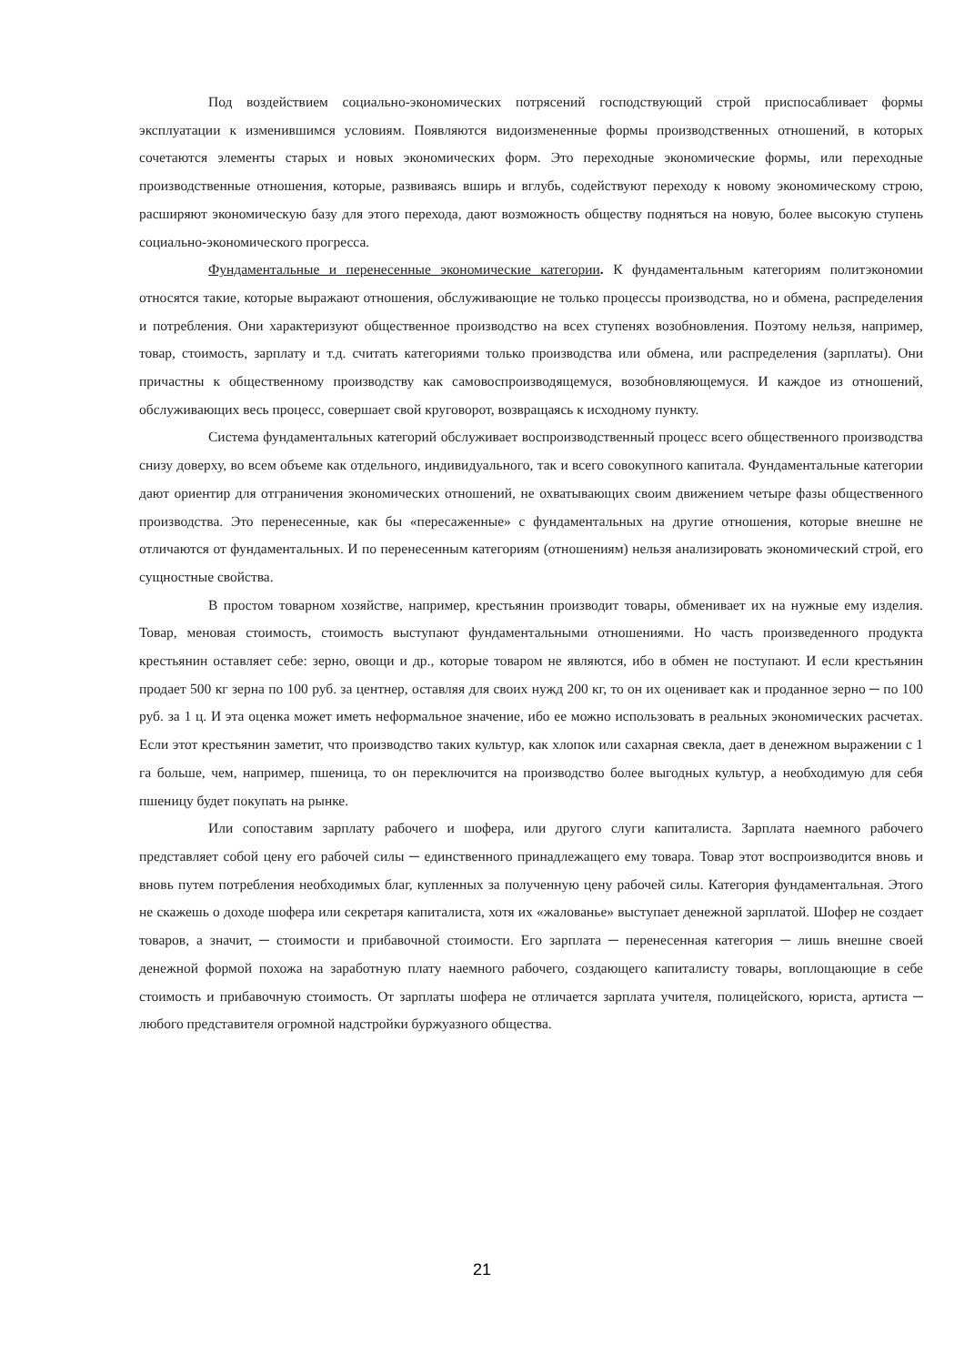Под воздействием социально-экономических потрясений господствующий строй приспосабливает формы эксплуатации к изменившимся условиям. Появляются видоизмененные формы производственных отношений, в которых сочетаются элементы старых и новых экономических форм. Это переходные экономические формы, или переходные производственные отношения, которые, развиваясь вширь и вглубь, содействуют переходу к новому экономическому строю, расширяют экономическую базу для этого перехода, дают возможность обществу подняться на новую, более высокую ступень социально-экономического прогресса.
Фундаментальные и перенесенные экономические категории. К фундаментальным категориям политэкономии относятся такие, которые выражают отношения, обслуживающие не только процессы производства, но и обмена, распределения и потребления. Они характеризуют общественное производство на всех ступенях возобновления. Поэтому нельзя, например, товар, стоимость, зарплату и т.д. считать категориями только производства или обмена, или распределения (зарплаты). Они причастны к общественному производству как самовоспроизводящемуся, возобновляющемуся. И каждое из отношений, обслуживающих весь процесс, совершает свой круговорот, возвращаясь к исходному пункту.
Система фундаментальных категорий обслуживает воспроизводственный процесс всего общественного производства снизу доверху, во всем объеме как отдельного, индивидуального, так и всего совокупного капитала. Фундаментальные категории дают ориентир для отграничения экономических отношений, не охватывающих своим движением четыре фазы общественного производства. Это перенесенные, как бы «пересаженные» с фундаментальных на другие отношения, которые внешне не отличаются от фундаментальных. И по перенесенным категориям (отношениям) нельзя анализировать экономический строй, его сущностные свойства.
В простом товарном хозяйстве, например, крестьянин производит товары, обменивает их на нужные ему изделия. Товар, меновая стоимость, стоимость выступают фундаментальными отношениями. Но часть произведенного продукта крестьянин оставляет себе: зерно, овощи и др., которые товаром не являются, ибо в обмен не поступают. И если крестьянин продает 500 кг зерна по 100 руб. за центнер, оставляя для своих нужд 200 кг, то он их оценивает как и проданное зерно ─ по 100 руб. за 1 ц. И эта оценка может иметь неформальное значение, ибо ее можно использовать в реальных экономических расчетах. Если этот крестьянин заметит, что производство таких культур, как хлопок или сахарная свекла, дает в денежном выражении с 1 га больше, чем, например, пшеница, то он переключится на производство более выгодных культур, а необходимую для себя пшеницу будет покупать на рынке.
Или сопоставим зарплату рабочего и шофера, или другого слуги капиталиста. Зарплата наемного рабочего представляет собой цену его рабочей силы ─ единственного принадлежащего ему товара. Товар этот воспроизводится вновь и вновь путем потребления необходимых благ, купленных за полученную цену рабочей силы. Категория фундаментальная. Этого не скажешь о доходе шофера или секретаря капиталиста, хотя их «жалованье» выступает денежной зарплатой. Шофер не создает товаров, а значит, ─ стоимости и прибавочной стоимости. Его зарплата ─ перенесенная категория ─ лишь внешне своей денежной формой похожа на заработную плату наемного рабочего, создающего капиталисту товары, воплощающие в себе стоимость и прибавочную стоимость. От зарплаты шофера не отличается зарплата учителя, полицейского, юриста, артиста ─ любого представителя огромной надстройки буржуазного общества.
21